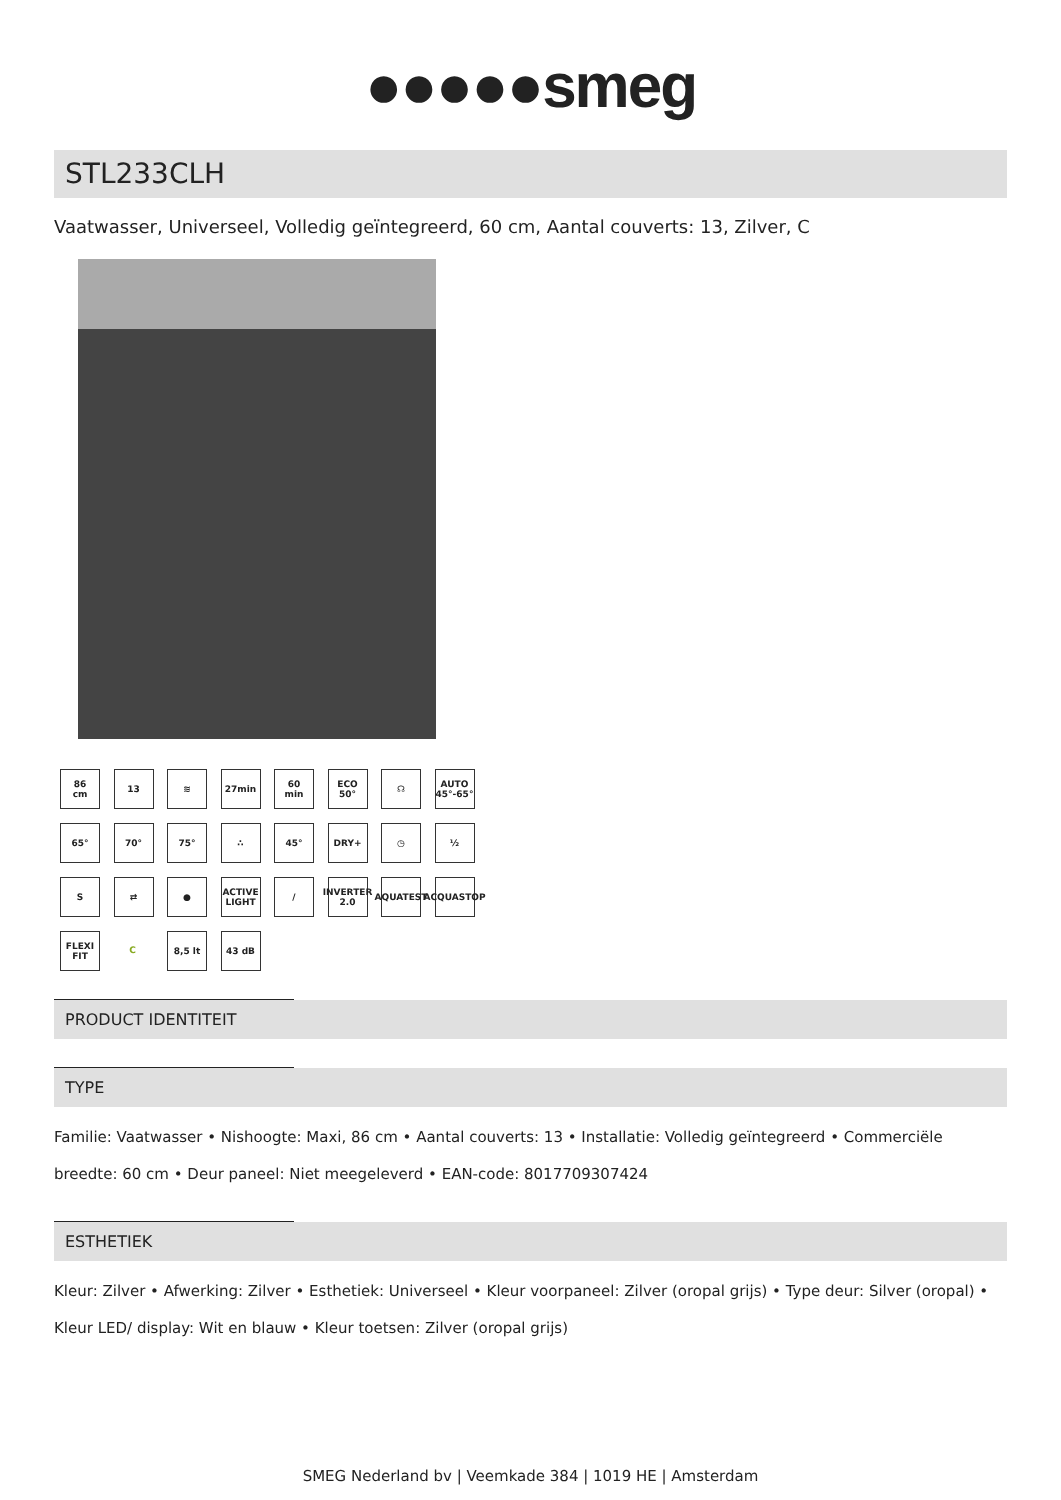●●●●●smeg
STL233CLH
Vaatwasser, Universeel, Volledig geïntegreerd, 60 cm, Aantal couverts: 13, Zilver, C
86
cm
13
≋
27min
60
min
ECO
50°
☊
AUTO
45°-65°
65°
70°
75°
∴
45°
DRY+
◷
½
S
⇄
●
ACTIVE LIGHT
/
INVERTER 2.0
AQUATEST
ACQUASTOP
FLEXI FIT
C
8,5 lt
43 dB
PRODUCT IDENTITEIT
TYPE
Familie: Vaatwasser • Nishoogte: Maxi, 86 cm • Aantal couverts: 13 • Installatie: Volledig geïntegreerd • Commerciële breedte: 60 cm • Deur paneel: Niet meegeleverd • EAN-code: 8017709307424
ESTHETIEK
Kleur: Zilver • Afwerking: Zilver • Esthetiek: Universeel • Kleur voorpaneel: Zilver (oropal grijs) • Type deur: Silver (oropal) • Kleur LED/ display: Wit en blauw • Kleur toetsen: Zilver (oropal grijs)
SMEG Nederland bv | Veemkade 384 | 1019 HE | Amsterdam